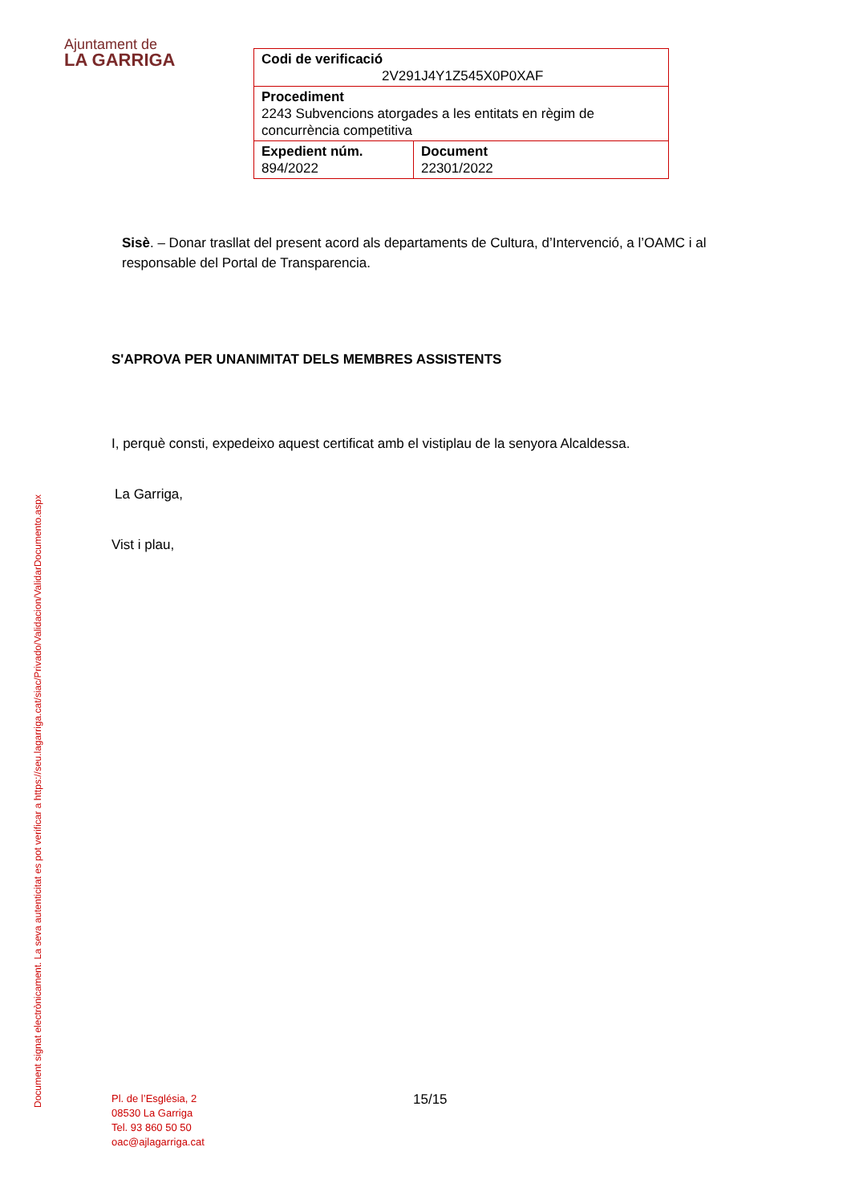Ajuntament de
LA GARRIGA
| Codi de verificació 2V291J4Y1Z545X0P0XAF | |
| Procediment 2243 Subvencions atorgades a les entitats en règim de concurrència competitiva | |
| Expedient núm. 894/2022 | Document 22301/2022 |
Sisè. – Donar trasllat del present acord als departaments de Cultura, d’Intervenció, a l’OAMC i al responsable del Portal de Transparencia.
S'APROVA PER UNANIMITAT DELS MEMBRES ASSISTENTS
I, perquè consti, expedeixo aquest certificat amb el vistiplau de la senyora Alcaldessa.
La Garriga,
Vist i plau,
Document signat electrònicament. La seva autenticitat es pot verificar a https://seu.lagarriga.cat/siac/Privado/Validacion/ValidarDocumento.aspx
Pl. de l’Església, 2
08530 La Garriga
Tel. 93 860 50 50
oac@ajlagarriga.cat
15/15